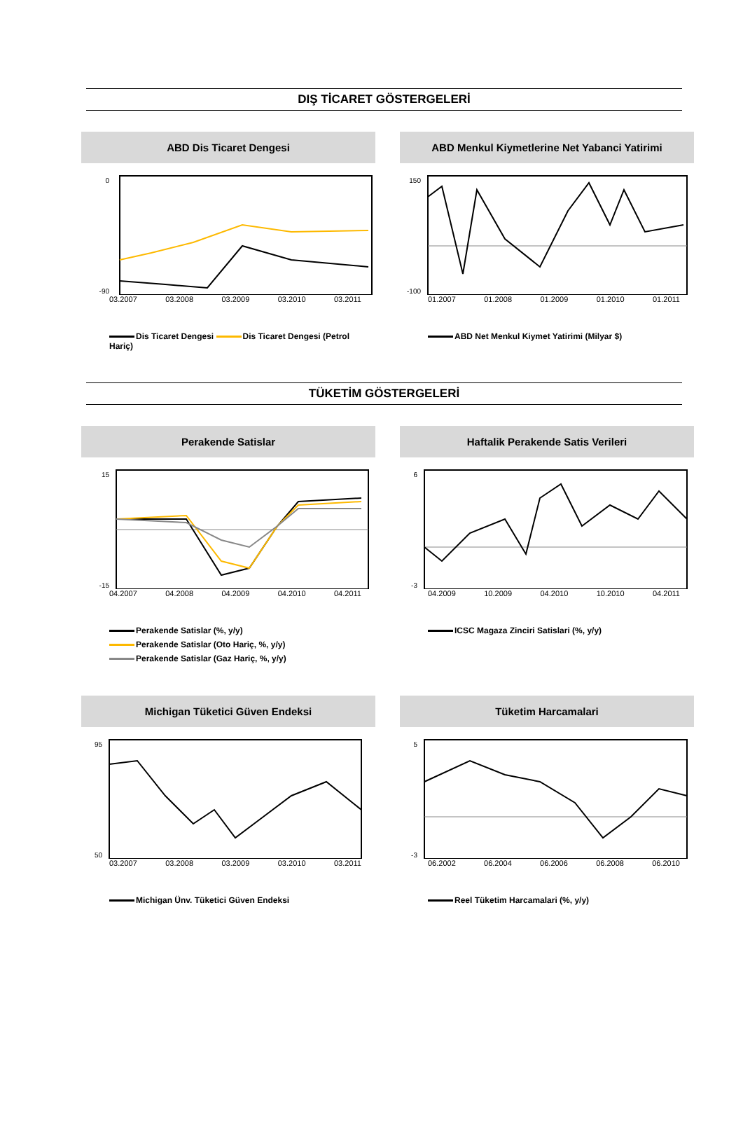DIŞ TİCARET GÖSTERGELERİ
ABD Dis Ticaret Dengesi
0
-90
03.2007 03.2008 03.2009 03.2010 03.2011
Dis Ticaret Dengesi Dis Ticaret Dengesi (Petrol Hariç)
ABD Menkul Kiymetlerine Net Yabanci Yatirimi
150
-100
01.2007 01.2008 01.2009 01.2010 01.2011
ABD Net Menkul Kiymet Yatirimi (Milyar $)
TÜKETİM GÖSTERGELERİ
Perakende Satislar
15
-15
04.2007 04.2008 04.2009 04.2010 04.2011
Perakende Satislar (%, y/y)
Perakende Satislar (Oto Hariç, %, y/y)
Perakende Satislar (Gaz Hariç, %, y/y)
Haftalik Perakende Satis Verileri
6
-3
04.2009 10.2009 04.2010 10.2010 04.2011
ICSC Magaza Zinciri Satislari (%, y/y)
Michigan Tüketici Güven Endeksi
95
50
03.2007 03.2008 03.2009 03.2010 03.2011
Michigan Ünv. Tüketici Güven Endeksi
Tüketim Harcamalari
5
-3
06.2002 06.2004 06.2006 06.2008 06.2010
Reel Tüketim Harcamalari (%, y/y)